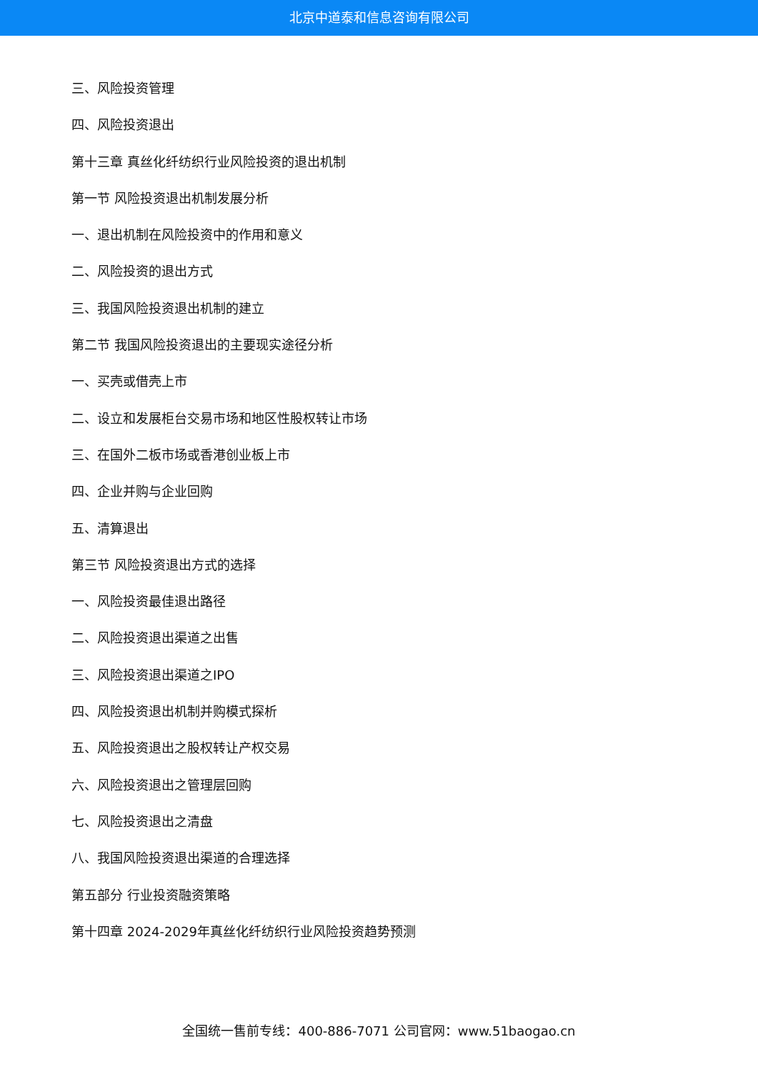北京中道泰和信息咨询有限公司
三、风险投资管理
四、风险投资退出
第十三章 真丝化纤纺织行业风险投资的退出机制
第一节 风险投资退出机制发展分析
一、退出机制在风险投资中的作用和意义
二、风险投资的退出方式
三、我国风险投资退出机制的建立
第二节 我国风险投资退出的主要现实途径分析
一、买壳或借壳上市
二、设立和发展柜台交易市场和地区性股权转让市场
三、在国外二板市场或香港创业板上市
四、企业并购与企业回购
五、清算退出
第三节 风险投资退出方式的选择
一、风险投资最佳退出路径
二、风险投资退出渠道之出售
三、风险投资退出渠道之IPO
四、风险投资退出机制并购模式探析
五、风险投资退出之股权转让产权交易
六、风险投资退出之管理层回购
七、风险投资退出之清盘
八、我国风险投资退出渠道的合理选择
第五部分 行业投资融资策略
第十四章 2024-2029年真丝化纤纺织行业风险投资趋势预测
全国统一售前专线：400-886-7071 公司官网：www.51baogao.cn